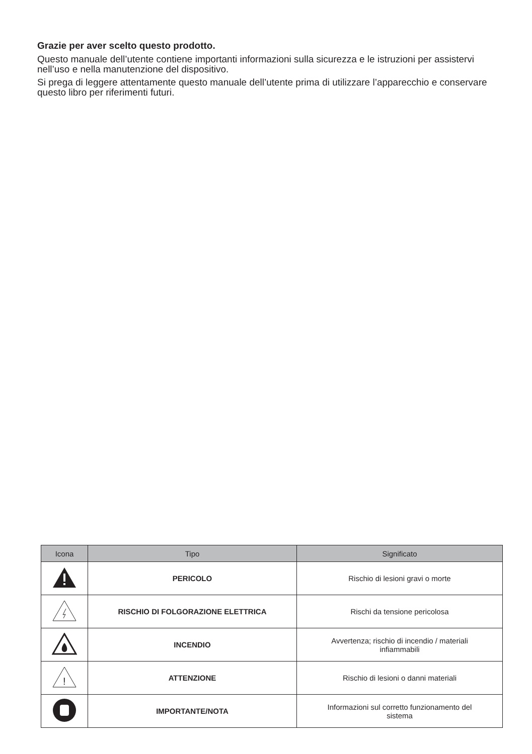Grazie per aver scelto questo prodotto.
Questo manuale dell’utente contiene importanti informazioni sulla sicurezza e le istruzioni per assistervi nell’uso e nella manutenzione del dispositivo.
Si prega di leggere attentamente questo manuale dell’utente prima di utilizzare l’apparecchio e conservare questo libro per riferimenti futuri.
| Icona | Tipo | Significato |
| --- | --- | --- |
| | PERICOLO | Rischio di lesioni gravi o morte |
| | RISCHIO DI FOLGORAZIONE ELETTRICA | Rischi da tensione pericolosa |
| | INCENDIO | Avvertenza; rischio di incendio / materiali infiammabili |
| ! | ATTENZIONE | Rischio di lesioni o danni materiali |
| | IMPORTANTE/NOTA | Informazioni sul corretto funzionamento del sistema |